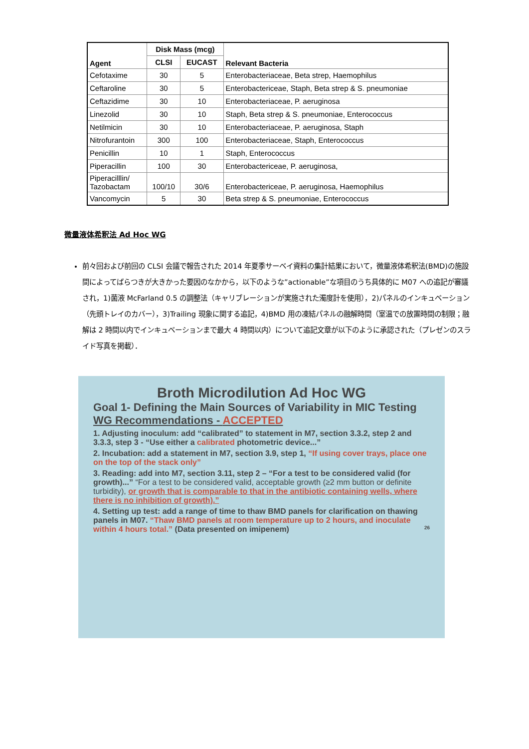| Agent | Disk Mass (mcg) | | Relevant Bacteria |
| --- | --- | --- | --- |
| | CLSI | EUCAST | |
| Cefotaxime | 30 | 5 | Enterobacteriaceae, Beta strep, Haemophilus |
| Ceftaroline | 30 | 5 | Enterobactericeae, Staph, Beta strep & S. pneumoniae |
| Ceftazidime | 30 | 10 | Enterobacteriaceae, P. aeruginosa |
| Linezolid | 30 | 10 | Staph, Beta strep & S. pneumoniae, Enterococcus |
| Netilmicin | 30 | 10 | Enterobacteriaceae, P. aeruginosa, Staph |
| Nitrofurantoin | 300 | 100 | Enterobacteriaceae, Staph, Enterococcus |
| Penicillin | 10 | 1 | Staph, Enterococcus |
| Piperacillin | 100 | 30 | Enterobactericeae, P. aeruginosa, |
| Piperacilllin/ Tazobactam | 100/10 | 30/6 | Enterobactericeae, P. aeruginosa, Haemophilus |
| Vancomycin | 5 | 30 | Beta strep & S. pneumoniae, Enterococcus |
微量液体希釈法 Ad Hoc WG
前々回および前回の CLSI 会議で報告された 2014 年夏季サーベイ資料の集計結果において，微量液体希釈法(BMD)の施設間によってばらつきが大きかった要因のなかから，以下のような”actionable”な項目のうち具体的に M07 への追記が審議され，1)菌液 McFarland 0.5 の調整法（キャリブレーションが実施された濁度計を使用），2)パネルのインキュベーション（先頭トレイのカバー），3)Trailing 現象に関する追記，4)BMD 用の凍結パネルの融解時間（室温での放置時間の制限；融解は 2 時間以内でインキュベーションまで最大 4 時間以内）について追記文章が以下のように承認された（プレゼンのスライド写真を掲載）．
Broth Microdilution Ad Hoc WG
Goal 1- Defining the Main Sources of Variability in MIC Testing
WG Recommendations - ACCEPTED
1. Adjusting inoculum: add “calibrated” to statement in M7, section 3.3.2, step 2 and 3.3.3, step 3 - “Use either a calibrated photometric device...”
2. Incubation: add a statement in M7, section 3.9, step 1, “If using cover trays, place one on the top of the stack only”
3. Reading: add into M7, section 3.11, step 2 – “For a test to be considered valid (for growth)...” “For a test to be considered valid, acceptable growth (≥2 mm button or definite turbidity), or growth that is comparable to that in the antibiotic containing wells, where there is no inhibition of growth).”
4. Setting up test: add a range of time to thaw BMD panels for clarification on thawing panels in M07. “Thaw BMD panels at room temperature up to 2 hours, and inoculate within 4 hours total.” (Data presented on imipenem) 26